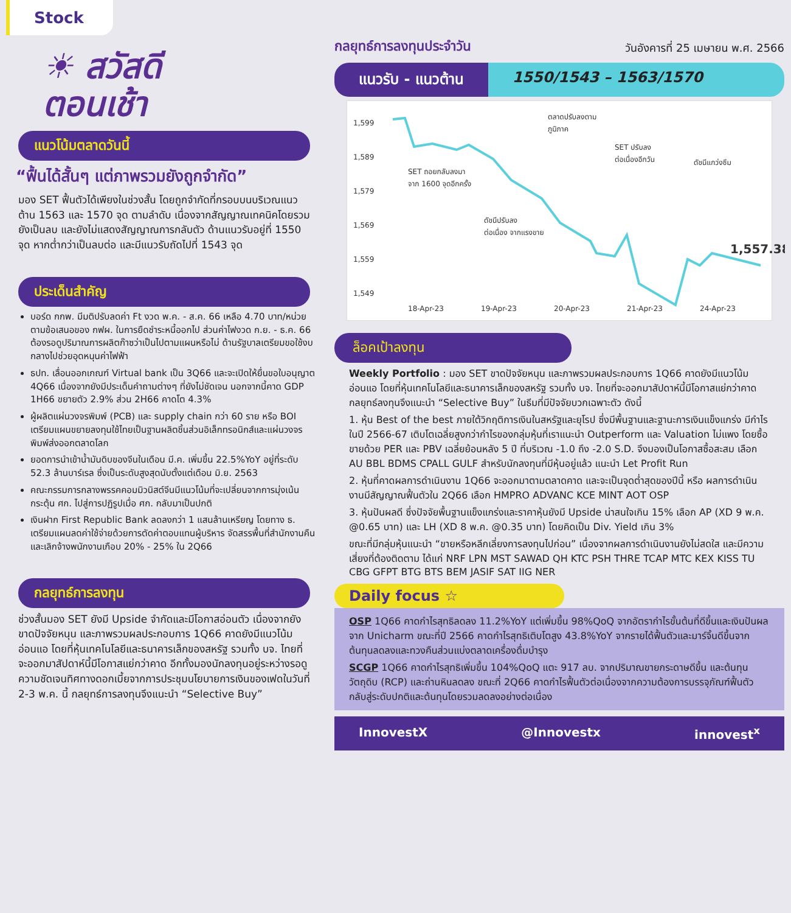Stock
☀ สวัสดี
ตอนเช้า
แนวโน้มตลาดวันนี้
“ฟื้นได้สั้นๆ แต่ภาพรวมยังถูกจำกัด”
มอง SET ฟื้นตัวได้เพียงในช่วงสั้น โดยถูกจำกัดที่กรอบบนบริเวณแนวต้าน 1563 และ 1570 จุด ตามลำดับ เนื่องจากสัญญาณเทคนิคโดยรวมยังเป็นลบ และยังไม่แสดงสัญญาณการกลับตัว ด้านแนวรับอยู่ที่ 1550 จุด หากต่ำกว่าเป็นลบต่อ และมีแนวรับถัดไปที่ 1543 จุด
ประเด็นสำคัญ
บอร์ด กกพ. มีมติปรับลดค่า Ft งวด พ.ค. - ส.ค. 66 เหลือ 4.70 บาท/หน่วย ตามข้อเสนอของ กฟผ. ในการยืดชำระหนี้ออกไป ส่วนค่าไฟงวด ก.ย. - ธ.ค. 66 ต้องรอดูปริมาณการผลิตก๊าซว่าเป็นไปตามแผนหรือไม่ ด้านรัฐบาลเตรียมขอใช้งบกลางไปช่วยอุดหนุนค่าไฟฟ้า
ธปท. เลื่อนออกเกณฑ์ Virtual bank เป็น 3Q66 และจะเปิดให้ยื่นขอใบอนุญาต 4Q66 เนื่องจากยังมีประเด็นคำถามต่างๆ ที่ยังไม่ชัดเจน นอกจากนี้คาด GDP 1H66 ขยายตัว 2.9% ส่วน 2H66 คาดโต 4.3%
ผู้ผลิตแผ่นวงจรพิมพ์ (PCB) และ supply chain กว่า 60 ราย หรือ BOI เตรียมแผนขยายลงทุนใช้ไทยเป็นฐานผลิตชิ้นส่วนอิเล็กทรอนิกส์และแผ่นวงจรพิมพ์ส่งออกตลาดโลก
ยอดการนำเข้าน้ำมันดิบของจีนในเดือน มี.ค. เพิ่มขึ้น 22.5%YoY อยู่ที่ระดับ 52.3 ล้านบาร์เรล ซึ่งเป็นระดับสูงสุดนับตั้งแต่เดือน มิ.ย. 2563
คณะกรรมการกลางพรรคคอมมิวนิสต์จีนมีแนวโน้มที่จะเปลี่ยนจากการมุ่งเน้นกระตุ้น ศก. ไปสู่การปฏิรูปเมื่อ ศก. กลับมาเป็นปกติ
เงินฝาก First Republic Bank ลดลงกว่า 1 แสนล้านเหรียญ โดยทาง ธ. เตรียมแผนลดค่าใช้จ่ายด้วยการตัดค่าตอบแทนผู้บริหาร จัดสรรพื้นที่สำนักงานคืน และเลิกจ้างพนักงานเกือบ 20% - 25% ใน 2Q66
กลยุทธ์การลงทุน
ช่วงสั้นมอง SET ยังมี Upside จำกัดและมีโอกาสอ่อนตัว เนื่องจากยังขาดปัจจัยหนุน และภาพรวมผลประกอบการ 1Q66 คาดยังมีแนวโน้มอ่อนแอ โดยที่หุ้นเทคโนโลยีและธนาคารเล็กของสหรัฐ รวมทั้ง บจ. ไทยที่จะออกมาสัปดาห์นี้มีโอกาสแย่กว่าคาด อีกทั้งมองนักลงทุนอยู่ระหว่างรอดูความชัดเจนทิศทางดอกเบี้ยจากการประชุมนโยบายการเงินของเฟดในวันที่ 2-3 พ.ค. นี้ กลยุทธ์การลงทุนจึงแนะนำ “Selective Buy”
กลยุทธ์การลงทุนประจำวัน วันอังคารที่ 25 เมษายน พ.ศ. 2566
แนวรับ - แนวต้าน 1550/1543 – 1563/1570
1,599
1,589
1,579
1,569
1,559
1,549
SET ถอยกลับลงมา
จาก 1600 จุดอีกครั้ง
ดัชนีปรับลง
ต่อเนื่อง จากแรงขาย
ตลาดปรับลงตาม
ภูมิภาค
SET ปรับลง
ต่อเนื่องอีกวัน
ดัชนีแกว่งซึม
1,557.38
18-Apr-23
19-Apr-23
20-Apr-23
21-Apr-23
24-Apr-23
ล็อคเป้าลงทุน
Weekly Portfolio : มอง SET ขาดปัจจัยหนุน และภาพรวมผลประกอบการ 1Q66 คาดยังมีแนวโน้มอ่อนแอ โดยที่หุ้นเทคโนโลยีและธนาคารเล็กของสหรัฐ รวมทั้ง บจ. ไทยที่จะออกมาสัปดาห์นี้มีโอกาสแย่กว่าคาด กลยุทธ์ลงทุนจึงแนะนำ “Selective Buy” ในธีมที่มีปัจจัยบวกเฉพาะตัว ดังนี้
1. หุ้น Best of the best ภายใต้วิกฤติการเงินในสหรัฐและยุโรป ซึ่งมีพื้นฐานและฐานะการเงินแข็งแกร่ง มีกำไรในปี 2566-67 เติบโตเฉลี่ยสูงกว่ากำไรของกลุ่มหุ้นที่เราแนะนำ Outperform และ Valuation ไม่แพง โดยซื้อขายด้วย PER และ PBV เฉลี่ยย้อนหลัง 5 ปี ที่บริเวณ -1.0 ถึง -2.0 S.D. จึงมองเป็นโอกาสซื้อสะสม เลือก AU BBL BDMS CPALL GULF สำหรับนักลงทุนที่มีหุ้นอยู่แล้ว แนะนำ Let Profit Run
2. หุ้นที่คาดผลการดำเนินงาน 1Q66 จะออกมาตามตลาดคาด และจะเป็นจุดต่ำสุดของปีนี้ หรือ ผลการดำเนินงานมีสัญญาณฟื้นตัวใน 2Q66 เลือก HMPRO ADVANC KCE MINT AOT OSP
3. หุ้นปันผลดี ซึ่งปัจจัยพื้นฐานแข็งแกร่งและราคาหุ้นยังมี Upside น่าสนใจเกิน 15% เลือก AP (XD 9 พ.ค. @0.65 บาท) และ LH (XD 8 พ.ค. @0.35 บาท) โดยคิดเป็น Div. Yield เกิน 3%
ขณะที่มีกลุ่มหุ้นแนะนำ “ขายหรือหลีกเลี่ยงการลงทุนไปก่อน” เนื่องจากผลการดำเนินงานยังไม่สดใส และมีความเสี่ยงที่ต้องติดตาม ได้แก่ NRF LPN MST SAWAD QH KTC PSH THRE TCAP MTC KEX KISS TU CBG GFPT BTG BTS BEM JASIF SAT IIG NER
Daily focus ☆
OSP 1Q66 คาดกำไรสุทธิลดลง 11.2%YoY แต่เพิ่มขึ้น 98%QoQ จากอัตรากำไรขั้นต้นที่ดีขึ้นและเงินปันผลจาก Unicharm ขณะที่ปี 2566 คาดกำไรสุทธิเติบโตสูง 43.8%YoY จากรายได้ฟื้นตัวและมาร์จิ้นดีขึ้นจากต้นทุนลดลงและทวงคืนส่วนแบ่งตลาดเครื่องดื่มบำรุง
SCGP 1Q66 คาดกำไรสุทธิเพิ่มขึ้น 104%QoQ แตะ 917 ลบ. จากปริมาณขายกระดาษดีขึ้น และต้นทุนวัตถุดิบ (RCP) และถ่านหินลดลง ขณะที่ 2Q66 คาดกำไรฟื้นตัวต่อเนื่องจากความต้องการบรรจุภัณฑ์ฟื้นตัวกลับสู่ระดับปกติและต้นทุนโดยรวมลดลงอย่างต่อเนื่อง
InnovestX @Innovestx innovest<sup>x</sup>